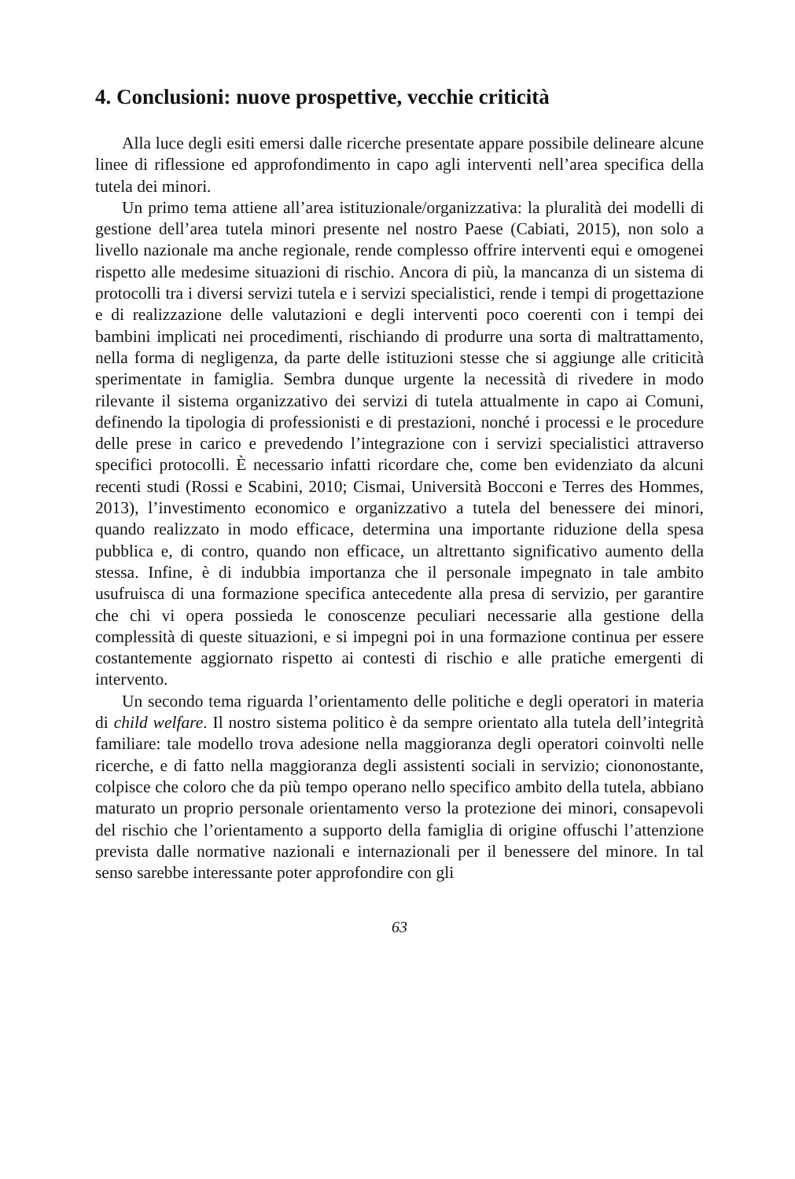4. Conclusioni: nuove prospettive, vecchie criticità
Alla luce degli esiti emersi dalle ricerche presentate appare possibile delineare alcune linee di riflessione ed approfondimento in capo agli interventi nell’area specifica della tutela dei minori.
Un primo tema attiene all’area istituzionale/organizzativa: la pluralità dei modelli di gestione dell’area tutela minori presente nel nostro Paese (Cabiati, 2015), non solo a livello nazionale ma anche regionale, rende complesso offrire interventi equi e omogenei rispetto alle medesime situazioni di rischio. Ancora di più, la mancanza di un sistema di protocolli tra i diversi servizi tutela e i servizi specialistici, rende i tempi di progettazione e di realizzazione delle valutazioni e degli interventi poco coerenti con i tempi dei bambini implicati nei procedimenti, rischiando di produrre una sorta di maltrattamento, nella forma di negligenza, da parte delle istituzioni stesse che si aggiunge alle criticità sperimentate in famiglia. Sembra dunque urgente la necessità di rivedere in modo rilevante il sistema organizzativo dei servizi di tutela attualmente in capo ai Comuni, definendo la tipologia di professionisti e di prestazioni, nonché i processi e le procedure delle prese in carico e prevedendo l’integrazione con i servizi specialistici attraverso specifici protocolli. È necessario infatti ricordare che, come ben evidenziato da alcuni recenti studi (Rossi e Scabini, 2010; Cismai, Università Bocconi e Terres des Hommes, 2013), l’investimento economico e organizzativo a tutela del benessere dei minori, quando realizzato in modo efficace, determina una importante riduzione della spesa pubblica e, di contro, quando non efficace, un altrettanto significativo aumento della stessa. Infine, è di indubbia importanza che il personale impegnato in tale ambito usufruisca di una formazione specifica antecedente alla presa di servizio, per garantire che chi vi opera possieda le conoscenze peculiari necessarie alla gestione della complessità di queste situazioni, e si impegni poi in una formazione continua per essere costantemente aggiornato rispetto ai contesti di rischio e alle pratiche emergenti di intervento.
Un secondo tema riguarda l’orientamento delle politiche e degli operatori in materia di child welfare. Il nostro sistema politico è da sempre orientato alla tutela dell’integrità familiare: tale modello trova adesione nella maggioranza degli operatori coinvolti nelle ricerche, e di fatto nella maggioranza degli assistenti sociali in servizio; ciononostante, colpisce che coloro che da più tempo operano nello specifico ambito della tutela, abbiano maturato un proprio personale orientamento verso la protezione dei minori, consapevoli del rischio che l’orientamento a supporto della famiglia di origine offuschi l’attenzione prevista dalle normative nazionali e internazionali per il benessere del minore. In tal senso sarebbe interessante poter approfondire con gli
63